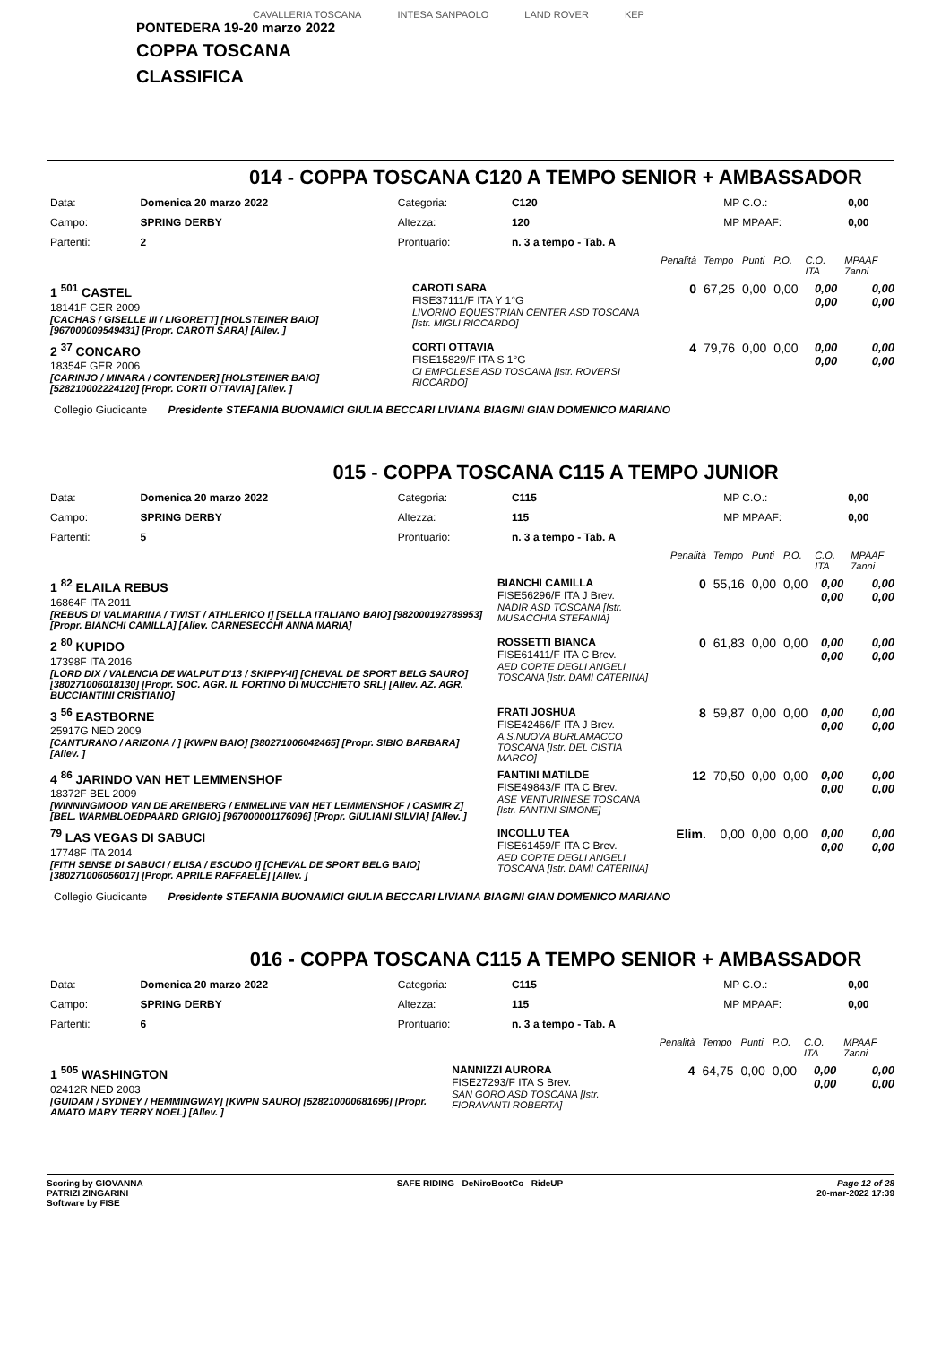CAVALLERIA TOSCANA INTESA SANPAOLO LAND ROVER KEP
PONTEDERA 19-20 marzo 2022
COPPA TOSCANA
CLASSIFICA
014 - COPPA TOSCANA C120 A TEMPO SENIOR + AMBASSADOR
| Data: | Domenica 20 marzo 2022 | Categoria: | C120 | MP C.O.: | 0,00 |
| Campo: | SPRING DERBY | Altezza: | 120 | MP MPAAF: | 0,00 |
| Partenti: | 2 | Prontuario: | n. 3 a tempo - Tab. A | | |
| | | | Penalità | Tempo | Punti | P.O. | C.O. ITA | MPAAF 7anni |
| 1 <sup>501</sup> CASTEL 18141F GER 2009 [CACHAS / GISELLE III / LIGORETT] [HOLSTEINER BAIO] [967000009549431] [Propr. CAROTI SARA] [Allev. ] | CAROTI SARA FISE37111/F ITA Y 1°G LIVORNO EQUESTRIAN CENTER ASD TOSCANA [Istr. MIGLI RICCARDO] | | 0 | 67,25 | 0,00 | 0,00 | 0,00 0,00 | 0,00 0,00 |
| 2 <sup>37</sup> CONCARO 18354F GER 2006 [CARINJO / MINARA / CONTENDER] [HOLSTEINER BAIO] [528210002224120] [Propr. CORTI OTTAVIA] [Allev. ] | CORTI OTTAVIA FISE15829/F ITA S 1°G CI EMPOLESE ASD TOSCANA [Istr. ROVERSI RICCARDO] | | 4 | 79,76 | 0,00 | 0,00 | 0,00 0,00 | 0,00 0,00 |
Collegio Giudicante Presidente STEFANIA BUONAMICI GIULIA BECCARI LIVIANA BIAGINI GIAN DOMENICO MARIANO
015 - COPPA TOSCANA C115 A TEMPO JUNIOR
| Data: | Domenica 20 marzo 2022 | Categoria: | C115 | MP C.O.: | 0,00 |
| Campo: | SPRING DERBY | Altezza: | 115 | MP MPAAF: | 0,00 |
| Partenti: | 5 | Prontuario: | n. 3 a tempo - Tab. A | | |
| | | | Penalità | Tempo | Punti | P.O. | C.O. ITA | MPAAF 7anni |
| 1 <sup>82</sup> ELAILA REBUS 16864F ITA 2011 [REBUS DI VALMARINA / TWIST / ATHLERICO I] [SELLA ITALIANO BAIO] [982000192789953] [Propr. BIANCHI CAMILLA] [Allev. CARNESECCHI ANNA MARIA] | BIANCHI CAMILLA FISE56296/F ITA J Brev. NADIR ASD TOSCANA [Istr. MUSACCHIA STEFANIA] | | 0 | 55,16 | 0,00 | 0,00 | 0,00 0,00 | 0,00 0,00 |
| 2 <sup>80</sup> KUPIDO 17398F ITA 2016 [LORD DIX / VALENCIA DE WALPUT D'13 / SKIPPY-II] [CHEVAL DE SPORT BELG SAURO] [380271006018130] [Propr. SOC. AGR. IL FORTINO DI MUCCHIETO SRL] [Allev. AZ. AGR. BUCCIANTINI CRISTIANO] | ROSSETTI BIANCA FISE61411/F ITA C Brev. AED CORTE DEGLI ANGELI TOSCANA [Istr. DAMI CATERINA] | | 0 | 61,83 | 0,00 | 0,00 | 0,00 0,00 | 0,00 0,00 |
| 3 <sup>56</sup> EASTBORNE 25917G NED 2009 [CANTURANO / ARIZONA / ] [KWPN BAIO] [380271006042465] [Propr. SIBIO BARBARA] [Allev. ] | FRATI JOSHUA FISE42466/F ITA J Brev. A.S.NUOVA BURLAMACCO TOSCANA [Istr. DEL CISTIA MARCO] | | 8 | 59,87 | 0,00 | 0,00 | 0,00 0,00 | 0,00 0,00 |
| 4 <sup>86</sup> JARINDO VAN HET LEMMENSHOF 18372F BEL 2009 [WINNINGMOOD VAN DE ARENBERG / EMMELINE VAN HET LEMMENSHOF / CASMIR Z] [BEL. WARMBLOEDPAARD GRIGIO] [967000001176096] [Propr. GIULIANI SILVIA] [Allev. ] | FANTINI MATILDE FISE49843/F ITA C Brev. ASE VENTURINESE TOSCANA [Istr. FANTINI SIMONE] | | 12 | 70,50 | 0,00 | 0,00 | 0,00 0,00 | 0,00 0,00 |
| <sup>79</sup> LAS VEGAS DI SABUCI 17748F ITA 2014 [FITH SENSE DI SABUCI / ELISA / ESCUDO I] [CHEVAL DE SPORT BELG BAIO] [380271006056017] [Propr. APRILE RAFFAELE] [Allev. ] | INCOLLU TEA FISE61459/F ITA C Brev. AED CORTE DEGLI ANGELI TOSCANA [Istr. DAMI CATERINA] | | Elim. | 0,00 | 0,00 | 0,00 | 0,00 0,00 | 0,00 0,00 |
Collegio Giudicante Presidente STEFANIA BUONAMICI GIULIA BECCARI LIVIANA BIAGINI GIAN DOMENICO MARIANO
016 - COPPA TOSCANA C115 A TEMPO SENIOR + AMBASSADOR
| Data: | Domenica 20 marzo 2022 | Categoria: | C115 | MP C.O.: | 0,00 |
| Campo: | SPRING DERBY | Altezza: | 115 | MP MPAAF: | 0,00 |
| Partenti: | 6 | Prontuario: | n. 3 a tempo - Tab. A | | |
| | | | Penalità | Tempo | Punti | P.O. | C.O. ITA | MPAAF 7anni |
| 1 <sup>505</sup> WASHINGTON 02412R NED 2003 [GUIDAM / SYDNEY / HEMMINGWAY] [KWPN SAURO] [528210000681696] [Propr. AMATO MARY TERRY NOEL] [Allev. ] | NANNIZZI AURORA FISE27293/F ITA S Brev. SAN GORO ASD TOSCANA [Istr. FIORAVANTI ROBERTA] | | 4 | 64,75 | 0,00 | 0,00 | 0,00 0,00 | 0,00 0,00 |
Scoring by GIOVANNA
PATRIZI ZINGARINI
Software by FISE
SAFE RIDING DeNiroBootCo RideUP
Page 12 of 28
20-mar-2022 17:39